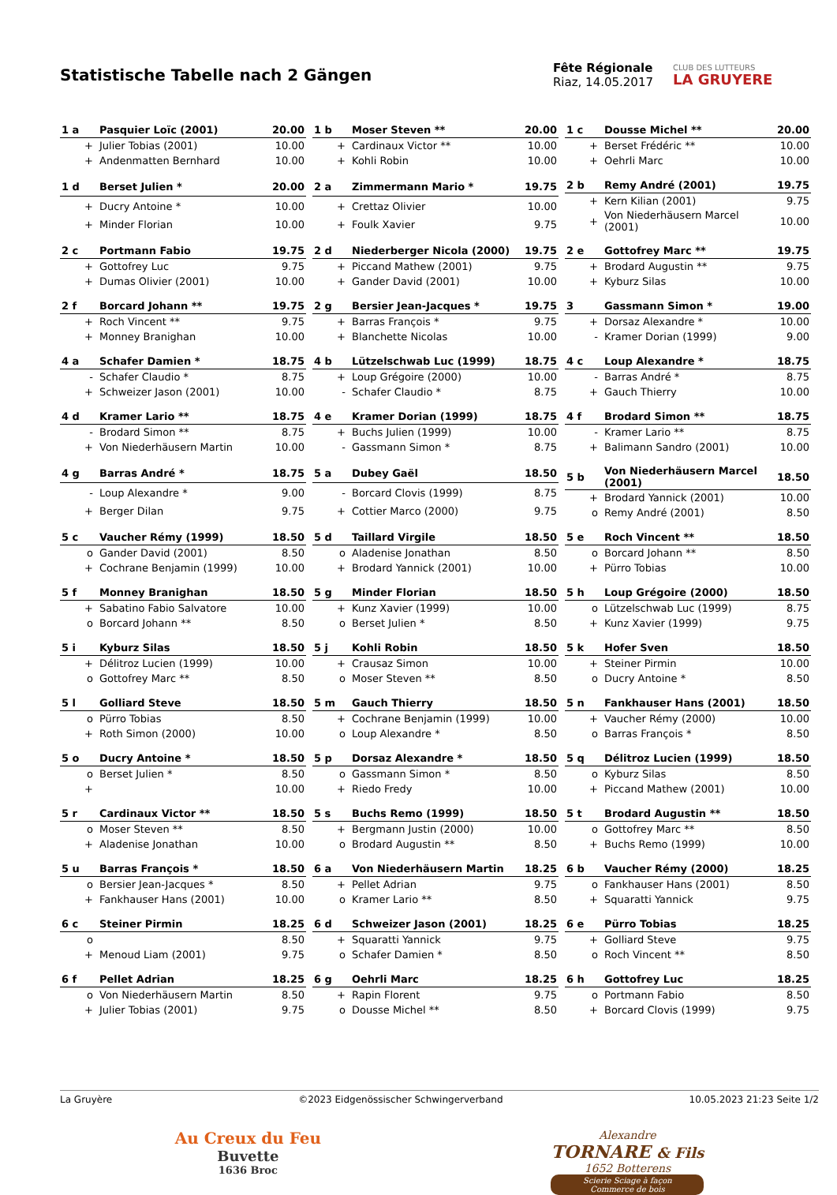Statistische Tabelle nach 2 Gängen
Fête Régionale
Riaz, 14.05.2017
CLUB DES LUTTEURS
LA GRUYERE
| 1 a | Pasquier Loïc (2001) | 20.00 |
| --- | --- | --- |
| + | Julier Tobias (2001) | 10.00 |
| + | Andenmatten Bernhard | 10.00 |
| 1 b | Moser Steven ** | 20.00 |
| --- | --- | --- |
| + | Cardinaux Victor ** | 10.00 |
| + | Kohli Robin | 10.00 |
| 1 c | Dousse Michel ** | 20.00 |
| --- | --- | --- |
| + | Berset Frédéric ** | 10.00 |
| + | Oehrli Marc | 10.00 |
| 1 d | Berset Julien * | 20.00 |
| --- | --- | --- |
| + | Ducry Antoine * | 10.00 |
| + | Minder Florian | 10.00 |
| 2 a | Zimmermann Mario * | 19.75 |
| --- | --- | --- |
| + | Crettaz Olivier | 10.00 |
| + | Foulk Xavier | 9.75 |
| 2 b | Remy André (2001) | 19.75 |
| --- | --- | --- |
| + | Kern Kilian (2001) | 9.75 |
| + | Von Niederhäusern Marcel (2001) | 10.00 |
| 2 c | Portmann Fabio | 19.75 |
| --- | --- | --- |
| + | Gottofrey Luc | 9.75 |
| + | Dumas Olivier (2001) | 10.00 |
| 2 d | Niederberger Nicola (2000) | 19.75 |
| --- | --- | --- |
| + | Piccand Mathew (2001) | 9.75 |
| + | Gander David (2001) | 10.00 |
| 2 e | Gottofrey Marc ** | 19.75 |
| --- | --- | --- |
| + | Brodard Augustin ** | 9.75 |
| + | Kyburz Silas | 10.00 |
| 2 f | Borcard Johann ** | 19.75 |
| --- | --- | --- |
| + | Roch Vincent ** | 9.75 |
| + | Monney Branighan | 10.00 |
| 2 g | Bersier Jean-Jacques * | 19.75 |
| --- | --- | --- |
| + | Barras François * | 9.75 |
| + | Blanchette Nicolas | 10.00 |
| 3 | Gassmann Simon * | 19.00 |
| --- | --- | --- |
| + | Dorsaz Alexandre * | 10.00 |
| - | Kramer Dorian (1999) | 9.00 |
| 4 a | Schafer Damien * | 18.75 |
| --- | --- | --- |
| - | Schafer Claudio * | 8.75 |
| + | Schweizer Jason (2001) | 10.00 |
| 4 b | Lützelschwab Luc (1999) | 18.75 |
| --- | --- | --- |
| + | Loup Grégoire (2000) | 10.00 |
| - | Schafer Claudio * | 8.75 |
| 4 c | Loup Alexandre * | 18.75 |
| --- | --- | --- |
| - | Barras André * | 8.75 |
| + | Gauch Thierry | 10.00 |
| 4 d | Kramer Lario ** | 18.75 |
| --- | --- | --- |
| - | Brodard Simon ** | 8.75 |
| + | Von Niederhäusern Martin | 10.00 |
| 4 e | Kramer Dorian (1999) | 18.75 |
| --- | --- | --- |
| + | Buchs Julien (1999) | 10.00 |
| - | Gassmann Simon * | 8.75 |
| 4 f | Brodard Simon ** | 18.75 |
| --- | --- | --- |
| - | Kramer Lario ** | 8.75 |
| + | Balimann Sandro (2001) | 10.00 |
| 4 g | Barras André * | 18.75 |
| --- | --- | --- |
| - | Loup Alexandre * | 9.00 |
| + | Berger Dilan | 9.75 |
| 5 a | Dubey Gaël | 18.50 |
| --- | --- | --- |
| - | Borcard Clovis (1999) | 8.75 |
| + | Cottier Marco (2000) | 9.75 |
| 5 b | Von Niederhäusern Marcel (2001) | 18.50 |
| --- | --- | --- |
| + | Brodard Yannick (2001) | 10.00 |
| o | Remy André (2001) | 8.50 |
| 5 c | Vaucher Rémy (1999) | 18.50 |
| --- | --- | --- |
| o | Gander David (2001) | 8.50 |
| + | Cochrane Benjamin (1999) | 10.00 |
| 5 d | Taillard Virgile | 18.50 |
| --- | --- | --- |
| o | Aladenise Jonathan | 8.50 |
| + | Brodard Yannick (2001) | 10.00 |
| 5 e | Roch Vincent ** | 18.50 |
| --- | --- | --- |
| o | Borcard Johann ** | 8.50 |
| + | Pürro Tobias | 10.00 |
| 5 f | Monney Branighan | 18.50 |
| --- | --- | --- |
| + | Sabatino Fabio Salvatore | 10.00 |
| o | Borcard Johann ** | 8.50 |
| 5 g | Minder Florian | 18.50 |
| --- | --- | --- |
| + | Kunz Xavier (1999) | 10.00 |
| o | Berset Julien * | 8.50 |
| 5 h | Loup Grégoire (2000) | 18.50 |
| --- | --- | --- |
| o | Lützelschwab Luc (1999) | 8.75 |
| + | Kunz Xavier (1999) | 9.75 |
| 5 i | Kyburz Silas | 18.50 |
| --- | --- | --- |
| + | Délitroz Lucien (1999) | 10.00 |
| o | Gottofrey Marc ** | 8.50 |
| 5 j | Kohli Robin | 18.50 |
| --- | --- | --- |
| + | Crausaz Simon | 10.00 |
| o | Moser Steven ** | 8.50 |
| 5 k | Hofer Sven | 18.50 |
| --- | --- | --- |
| + | Steiner Pirmin | 10.00 |
| o | Ducry Antoine * | 8.50 |
| 5 l | Golliard Steve | 18.50 |
| --- | --- | --- |
| o | Pürro Tobias | 8.50 |
| + | Roth Simon (2000) | 10.00 |
| 5 m | Gauch Thierry | 18.50 |
| --- | --- | --- |
| + | Cochrane Benjamin (1999) | 10.00 |
| o | Loup Alexandre * | 8.50 |
| 5 n | Fankhauser Hans (2001) | 18.50 |
| --- | --- | --- |
| + | Vaucher Rémy (2000) | 10.00 |
| o | Barras François * | 8.50 |
| 5 o | Ducry Antoine * | 18.50 |
| --- | --- | --- |
| o | Berset Julien * | 8.50 |
| + | | 10.00 |
| 5 p | Dorsaz Alexandre * | 18.50 |
| --- | --- | --- |
| o | Gassmann Simon * | 8.50 |
| + | Riedo Fredy | 10.00 |
| 5 q | Délitroz Lucien (1999) | 18.50 |
| --- | --- | --- |
| o | Kyburz Silas | 8.50 |
| + | Piccand Mathew (2001) | 10.00 |
| 5 r | Cardinaux Victor ** | 18.50 |
| --- | --- | --- |
| o | Moser Steven ** | 8.50 |
| + | Aladenise Jonathan | 10.00 |
| 5 s | Buchs Remo (1999) | 18.50 |
| --- | --- | --- |
| + | Bergmann Justin (2000) | 10.00 |
| o | Brodard Augustin ** | 8.50 |
| 5 t | Brodard Augustin ** | 18.50 |
| --- | --- | --- |
| o | Gottofrey Marc ** | 8.50 |
| + | Buchs Remo (1999) | 10.00 |
| 5 u | Barras François * | 18.50 |
| --- | --- | --- |
| o | Bersier Jean-Jacques * | 8.50 |
| + | Fankhauser Hans (2001) | 10.00 |
| 6 a | Von Niederhäusern Martin | 18.25 |
| --- | --- | --- |
| + | Pellet Adrian | 9.75 |
| o | Kramer Lario ** | 8.50 |
| 6 b | Vaucher Rémy (2000) | 18.25 |
| --- | --- | --- |
| o | Fankhauser Hans (2001) | 8.50 |
| + | Squaratti Yannick | 9.75 |
| 6 c | Steiner Pirmin | 18.25 |
| --- | --- | --- |
| o | | 8.50 |
| + | Menoud Liam (2001) | 9.75 |
| 6 d | Schweizer Jason (2001) | 18.25 |
| --- | --- | --- |
| + | Squaratti Yannick | 9.75 |
| o | Schafer Damien * | 8.50 |
| 6 e | Pürro Tobias | 18.25 |
| --- | --- | --- |
| + | Golliard Steve | 9.75 |
| o | Roch Vincent ** | 8.50 |
| 6 f | Pellet Adrian | 18.25 |
| --- | --- | --- |
| o | Von Niederhäusern Martin | 8.50 |
| + | Julier Tobias (2001) | 9.75 |
| 6 g | Oehrli Marc | 18.25 |
| --- | --- | --- |
| + | Rapin Florent | 9.75 |
| o | Dousse Michel ** | 8.50 |
| 6 h | Gottofrey Luc | 18.25 |
| --- | --- | --- |
| o | Portmann Fabio | 8.50 |
| + | Borcard Clovis (1999) | 9.75 |
La Gruyère ©2023 Eidgenössischer Schwingerverband 10.05.2023 21:23 Seite 1/2
Au Creux du Feu
Buvette
1636 Broc
Alexandre
TORNARE & Fils
1652 Botterens
Scierie Sciage à façon
Commerce de bois